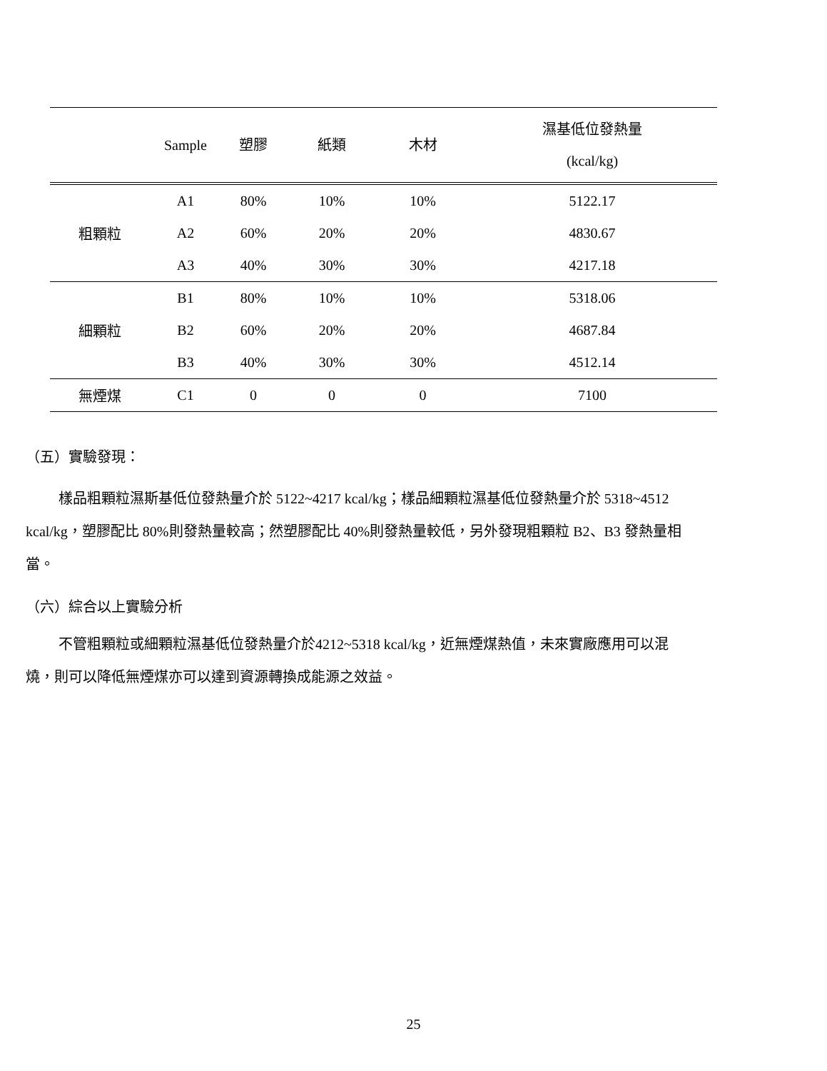| | Sample | 塑膠 | 紙類 | 木材 | 濕基低位發熱量 (kcal/kg) |
| --- | --- | --- | --- | --- | --- |
| 粗顆粒 | A1 | 80% | 10% | 10% | 5122.17 |
| | A2 | 60% | 20% | 20% | 4830.67 |
| | A3 | 40% | 30% | 30% | 4217.18 |
| 細顆粒 | B1 | 80% | 10% | 10% | 5318.06 |
| | B2 | 60% | 20% | 20% | 4687.84 |
| | B3 | 40% | 30% | 30% | 4512.14 |
| 無煙煤 | C1 | 0 | 0 | 0 | 7100 |
（五）實驗發現：
樣品粗顆粒濕斯基低位發熱量介於 5122~4217 kcal/kg；樣品細顆粒濕基低位發熱量介於 5318~4512 kcal/kg，塑膠配比 80%則發熱量較高；然塑膠配比 40%則發熱量較低，另外發現粗顆粒 B2、B3 發熱量相當。
（六）綜合以上實驗分析
不管粗顆粒或細顆粒濕基低位發熱量介於4212~5318 kcal/kg，近無煙煤熱值，未來實廠應用可以混燒，則可以降低無煙煤亦可以達到資源轉換成能源之效益。
25